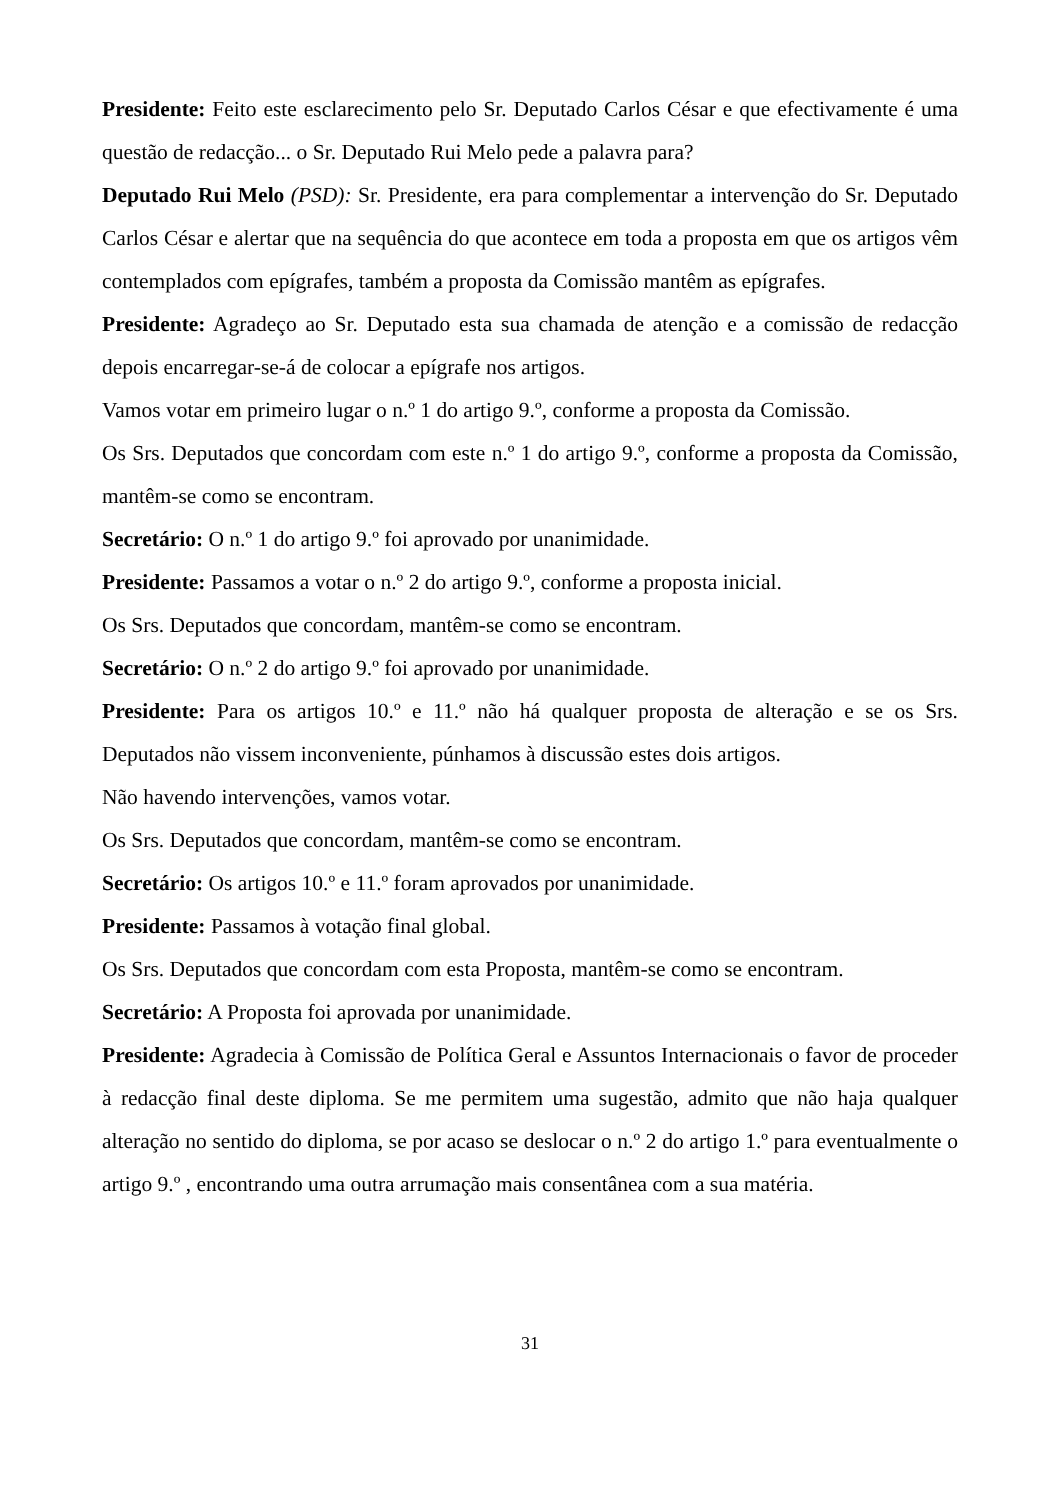Presidente: Feito este esclarecimento pelo Sr. Deputado Carlos César e que efectivamente é uma questão de redacção... o Sr. Deputado Rui Melo pede a palavra para?
Deputado Rui Melo (PSD): Sr. Presidente, era para complementar a intervenção do Sr. Deputado Carlos César e alertar que na sequência do que acontece em toda a proposta em que os artigos vêm contemplados com epígrafes, também a proposta da Comissão mantêm as epígrafes.
Presidente: Agradeço ao Sr. Deputado esta sua chamada de atenção e a comissão de redacção depois encarregar-se-á de colocar a epígrafe nos artigos.
Vamos votar em primeiro lugar o n.º 1 do artigo 9.º, conforme a proposta da Comissão.
Os Srs. Deputados que concordam com este n.º 1 do artigo 9.º, conforme a proposta da Comissão, mantêm-se como se encontram.
Secretário: O n.º 1 do artigo 9.º foi aprovado por unanimidade.
Presidente: Passamos a votar o n.º 2 do artigo 9.º, conforme a proposta inicial.
Os Srs. Deputados que concordam, mantêm-se como se encontram.
Secretário: O n.º 2 do artigo 9.º foi aprovado por unanimidade.
Presidente: Para os artigos 10.º e 11.º não há qualquer proposta de alteração e se os Srs. Deputados não vissem inconveniente, púnhamos à discussão estes dois artigos.
Não havendo intervenções, vamos votar.
Os Srs. Deputados que concordam, mantêm-se como se encontram.
Secretário: Os artigos 10.º e 11.º foram aprovados por unanimidade.
Presidente: Passamos à votação final global.
Os Srs. Deputados que concordam com esta Proposta, mantêm-se como se encontram.
Secretário: A Proposta foi aprovada por unanimidade.
Presidente: Agradecia à Comissão de Política Geral e Assuntos Internacionais o favor de proceder à redacção final deste diploma. Se me permitem uma sugestão, admito que não haja qualquer alteração no sentido do diploma, se por acaso se deslocar o n.º 2 do artigo 1.º para eventualmente o artigo 9.º , encontrando uma outra arrumação mais consentânea com a sua matéria.
31